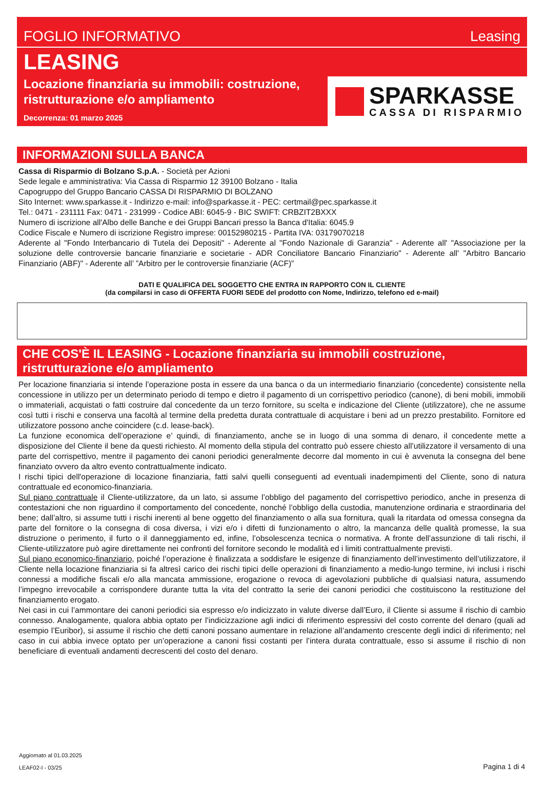FOGLIO INFORMATIVO Leasing
LEASING
Locazione finanziaria su immobili: costruzione, ristrutturazione e/o ampliamento
Decorrenza: 01 marzo 2025
SPARKASSE
CASSA DI RISPARMIO
INFORMAZIONI SULLA BANCA
Cassa di Risparmio di Bolzano S.p.A. - Società per Azioni
Sede legale e amministrativa: Via Cassa di Risparmio 12 39100 Bolzano - Italia
Capogruppo del Gruppo Bancario CASSA DI RISPARMIO DI BOLZANO
Sito Internet: www.sparkasse.it - Indirizzo e-mail: info@sparkasse.it - PEC: certmail@pec.sparkasse.it
Tel.: 0471 - 231111 Fax: 0471 - 231999 - Codice ABI: 6045-9 - BIC SWIFT: CRBZIT2BXXX
Numero di iscrizione all'Albo delle Banche e dei Gruppi Bancari presso la Banca d'Italia: 6045.9
Codice Fiscale e Numero di iscrizione Registro imprese: 00152980215 - Partita IVA: 03179070218
Aderente al "Fondo Interbancario di Tutela dei Depositi" - Aderente al "Fondo Nazionale di Garanzia" - Aderente all' "Associazione per la soluzione delle controversie bancarie finanziarie e societarie - ADR Conciliatore Bancario Finanziario" - Aderente all' "Arbitro Bancario Finanziario (ABF)" - Aderente all’ ”Arbitro per le controversie finanziarie (ACF)”
DATI E QUALIFICA DEL SOGGETTO CHE ENTRA IN RAPPORTO CON IL CLIENTE
(da compilarsi in caso di OFFERTA FUORI SEDE del prodotto con Nome, Indirizzo, telefono ed e-mail)
CHE COS'È IL LEASING - Locazione finanziaria su immobili costruzione, ristrutturazione e/o ampliamento
Per locazione finanziaria si intende l’operazione posta in essere da una banca o da un intermediario finanziario (concedente) consistente nella concessione in utilizzo per un determinato periodo di tempo e dietro il pagamento di un corrispettivo periodico (canone), di beni mobili, immobili o immateriali, acquistati o fatti costruire dal concedente da un terzo fornitore, su scelta e indicazione del Cliente (utilizzatore), che ne assume così tutti i rischi e conserva una facoltà al termine della predetta durata contrattuale di acquistare i beni ad un prezzo prestabilito. Fornitore ed utilizzatore possono anche coincidere (c.d. lease-back).
La funzione economica dell’operazione e’ quindi, di finanziamento, anche se in luogo di una somma di denaro, il concedente mette a disposizione del Cliente il bene da questi richiesto. Al momento della stipula del contratto può essere chiesto all’utilizzatore il versamento di una parte del corrispettivo, mentre il pagamento dei canoni periodici generalmente decorre dal momento in cui è avvenuta la consegna del bene finanziato ovvero da altro evento contrattualmente indicato.
I rischi tipici dell'operazione di locazione finanziaria, fatti salvi quelli conseguenti ad eventuali inadempimenti del Cliente, sono di natura contrattuale ed economico-finanziaria.
Sul piano contrattuale il Cliente-utilizzatore, da un lato, si assume l’obbligo del pagamento del corrispettivo periodico, anche in presenza di contestazioni che non riguardino il comportamento del concedente, nonché l’obbligo della custodia, manutenzione ordinaria e straordinaria del bene; dall’altro, si assume tutti i rischi inerenti al bene oggetto del finanziamento o alla sua fornitura, quali la ritardata od omessa consegna da parte del fornitore o la consegna di cosa diversa, i vizi e/o i difetti di funzionamento o altro, la mancanza delle qualità promesse, la sua distruzione o perimento, il furto o il danneggiamento ed, infine, l’obsolescenza tecnica o normativa. A fronte dell’assunzione di tali rischi, il Cliente-utilizzatore può agire direttamente nei confronti del fornitore secondo le modalità ed i limiti contrattualmente previsti.
Sul piano economico-finanziario, poiché l’operazione è finalizzata a soddisfare le esigenze di finanziamento dell’investimento dell’utilizzatore, il Cliente nella locazione finanziaria si fa altresì carico dei rischi tipici delle operazioni di finanziamento a medio-lungo termine, ivi inclusi i rischi connessi a modifiche fiscali e/o alla mancata ammissione, erogazione o revoca di agevolazioni pubbliche di qualsiasi natura, assumendo l’impegno irrevocabile a corrispondere durante tutta la vita del contratto la serie dei canoni periodici che costituiscono la restituzione del finanziamento erogato.
Nei casi in cui l’ammontare dei canoni periodici sia espresso e/o indicizzato in valute diverse dall’Euro, il Cliente si assume il rischio di cambio connesso. Analogamente, qualora abbia optato per l’indicizzazione agli indici di riferimento espressivi del costo corrente del denaro (quali ad esempio l’Euribor), si assume il rischio che detti canoni possano aumentare in relazione all’andamento crescente degli indici di riferimento; nel caso in cui abbia invece optato per un’operazione a canoni fissi costanti per l’intera durata contrattuale, esso si assume il rischio di non beneficiare di eventuali andamenti decrescenti del costo del denaro.
Aggiornato al 01.03.2025
LEAF02-I - 03/25
Pagina 1 di 4